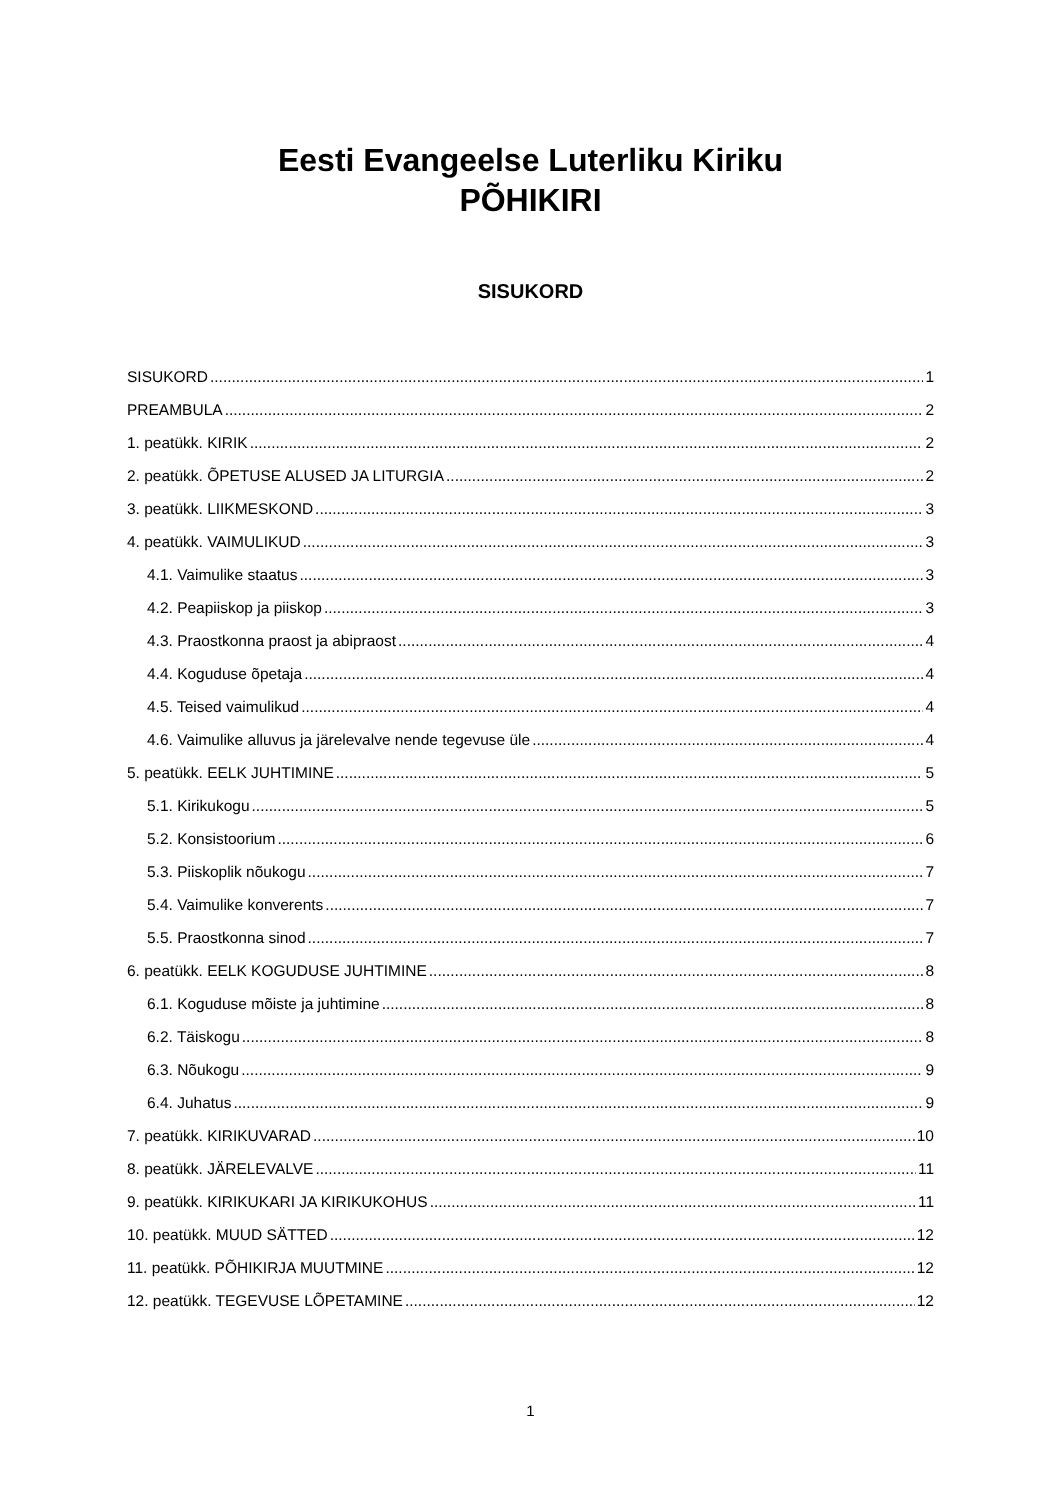Eesti Evangeelse Luterliku Kiriku
PÕHIKIRI
SISUKORD
SISUKORD 1
PREAMBULA 2
1. peatükk. KIRIK 2
2. peatükk. ÕPETUSE ALUSED JA LITURGIA 2
3. peatükk. LIIKMESKOND 3
4. peatükk. VAIMULIKUD 3
4.1. Vaimulike staatus 3
4.2. Peapiiskop ja piiskop 3
4.3. Praostkonna praost ja abipraost 4
4.4. Koguduse õpetaja 4
4.5. Teised vaimulikud 4
4.6. Vaimulike alluvus ja järelevalve nende tegevuse üle 4
5. peatükk. EELK JUHTIMINE 5
5.1. Kirikukogu 5
5.2. Konsistoorium 6
5.3. Piiskoplik nõukogu 7
5.4. Vaimulike konverents 7
5.5. Praostkonna sinod 7
6. peatükk. EELK KOGUDUSE JUHTIMINE 8
6.1. Koguduse mõiste ja juhtimine 8
6.2. Täiskogu 8
6.3. Nõukogu 9
6.4. Juhatus 9
7. peatükk. KIRIKUVARAD 10
8. peatükk. JÄRELEVALVE 11
9. peatükk. KIRIKUKARI JA KIRIKUKOHUS 11
10. peatükk. MUUD SÄTTED 12
11. peatükk. PÕHIKIRJA MUUTMINE 12
12. peatükk. TEGEVUSE LÕPETAMINE 12
1